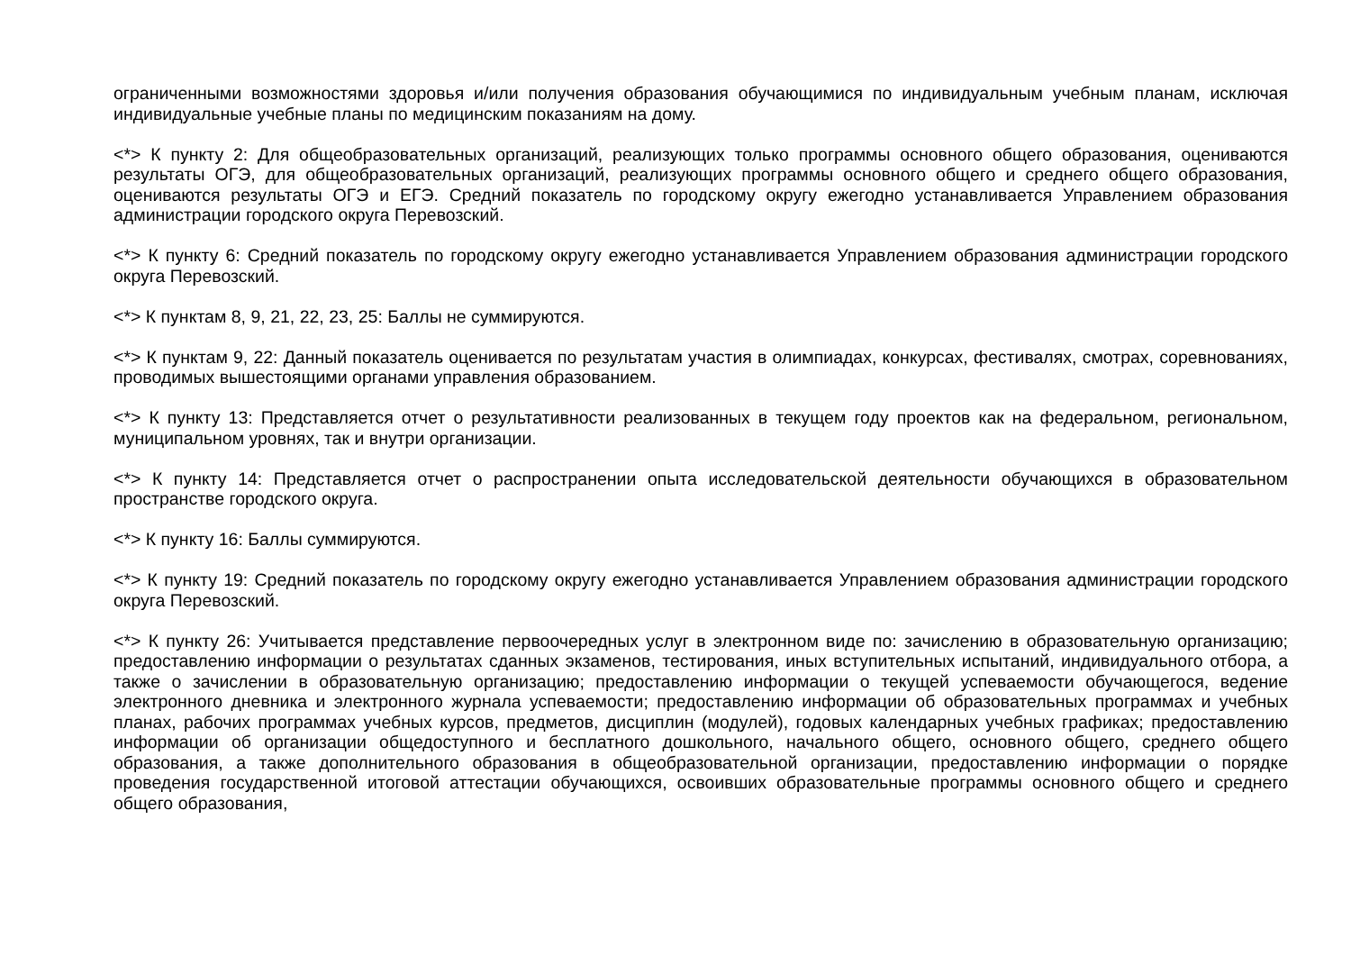ограниченными возможностями здоровья и/или получения образования обучающимися по индивидуальным учебным планам, исключая индивидуальные учебные планы по медицинским показаниям на дому.
<*> К пункту 2: Для общеобразовательных организаций, реализующих только программы основного общего образования, оцениваются результаты ОГЭ, для общеобразовательных организаций, реализующих программы основного общего и среднего общего образования, оцениваются результаты ОГЭ и ЕГЭ. Средний показатель по городскому округу ежегодно устанавливается Управлением образования администрации городского округа Перевозский.
<*> К пункту 6: Средний показатель по городскому округу ежегодно устанавливается Управлением образования администрации городского округа Перевозский.
<*> К пунктам 8, 9, 21, 22, 23, 25: Баллы не суммируются.
<*> К пунктам 9, 22: Данный показатель оценивается по результатам участия в олимпиадах, конкурсах, фестивалях, смотрах, соревнованиях, проводимых вышестоящими органами управления образованием.
<*> К пункту 13: Представляется отчет о результативности реализованных в текущем году проектов как на федеральном, региональном, муниципальном уровнях, так и внутри организации.
<*> К пункту 14: Представляется отчет о распространении опыта исследовательской деятельности обучающихся в образовательном пространстве городского округа.
<*> К пункту 16: Баллы суммируются.
<*> К пункту 19: Средний показатель по городскому округу ежегодно устанавливается Управлением образования администрации городского округа Перевозский.
<*> К пункту 26: Учитывается представление первоочередных услуг в электронном виде по: зачислению в образовательную организацию; предоставлению информации о результатах сданных экзаменов, тестирования, иных вступительных испытаний, индивидуального отбора, а также о зачислении в образовательную организацию; предоставлению информации о текущей успеваемости обучающегося, ведение электронного дневника и электронного журнала успеваемости; предоставлению информации об образовательных программах и учебных планах, рабочих программах учебных курсов, предметов, дисциплин (модулей), годовых календарных учебных графиках; предоставлению информации об организации общедоступного и бесплатного дошкольного, начального общего, основного общего, среднего общего образования, а также дополнительного образования в общеобразовательной организации, предоставлению информации о порядке проведения государственной итоговой аттестации обучающихся, освоивших образовательные программы основного общего и среднего общего образования,